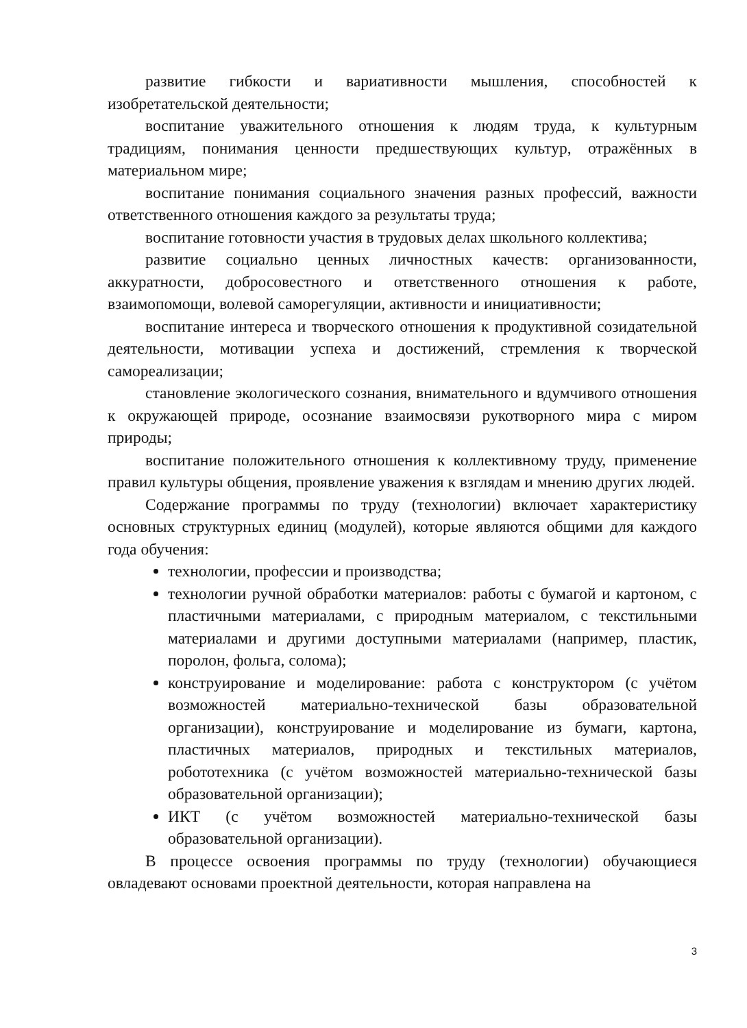развитие гибкости и вариативности мышления, способностей к изобретательской деятельности;
воспитание уважительного отношения к людям труда, к культурным традициям, понимания ценности предшествующих культур, отражённых в материальном мире;
воспитание понимания социального значения разных профессий, важности ответственного отношения каждого за результаты труда;
воспитание готовности участия в трудовых делах школьного коллектива;
развитие социально ценных личностных качеств: организованности, аккуратности, добросовестного и ответственного отношения к работе, взаимопомощи, волевой саморегуляции, активности и инициативности;
воспитание интереса и творческого отношения к продуктивной созидательной деятельности, мотивации успеха и достижений, стремления к творческой самореализации;
становление экологического сознания, внимательного и вдумчивого отношения к окружающей природе, осознание взаимосвязи рукотворного мира с миром природы;
воспитание положительного отношения к коллективному труду, применение правил культуры общения, проявление уважения к взглядам и мнению других людей.
Содержание программы по труду (технологии) включает характеристику основных структурных единиц (модулей), которые являются общими для каждого года обучения:
технологии, профессии и производства;
технологии ручной обработки материалов: работы с бумагой и картоном, с пластичными материалами, с природным материалом, с текстильными материалами и другими доступными материалами (например, пластик, поролон, фольга, солома);
конструирование и моделирование: работа с конструктором (с учётом возможностей материально-технической базы образовательной организации), конструирование и моделирование из бумаги, картона, пластичных материалов, природных и текстильных материалов, робототехника (с учётом возможностей материально-технической базы образовательной организации);
ИКТ (с учётом возможностей материально-технической базы образовательной организации).
В процессе освоения программы по труду (технологии) обучающиеся овладевают основами проектной деятельности, которая направлена на
3